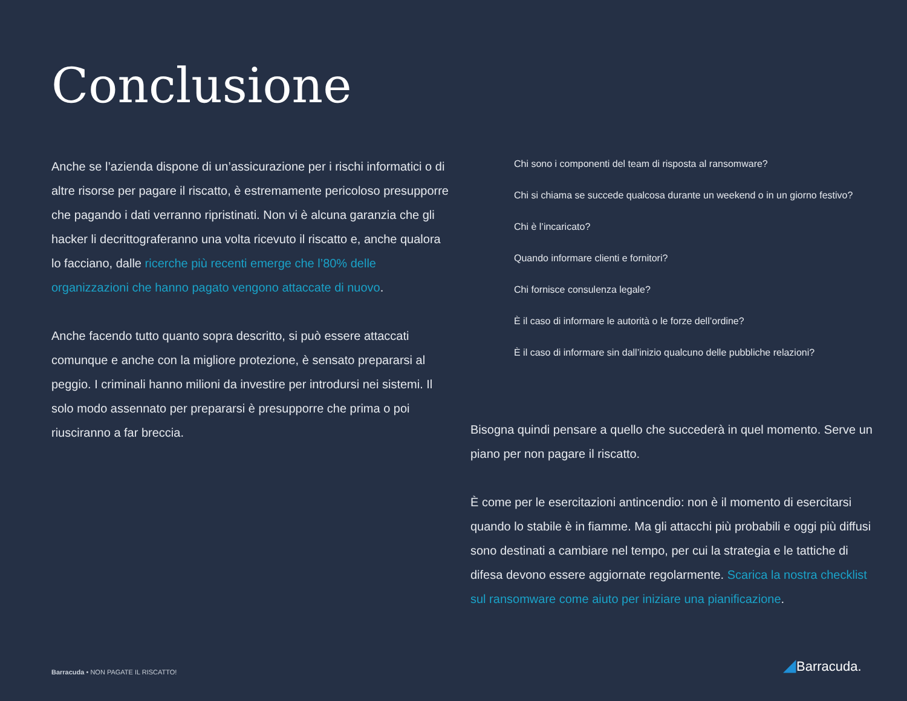Conclusione
Anche se l’azienda dispone di un’assicurazione per i rischi informatici o di altre risorse per pagare il riscatto, è estremamente pericoloso presupporre che pagando i dati verranno ripristinati. Non vi è alcuna garanzia che gli hacker li decrittograferanno una volta ricevuto il riscatto e, anche qualora lo facciano, dalle ricerche più recenti emerge che l’80% delle organizzazioni che hanno pagato vengono attaccate di nuovo.
Anche facendo tutto quanto sopra descritto, si può essere attaccati comunque e anche con la migliore protezione, è sensato prepararsi al peggio. I criminali hanno milioni da investire per introdursi nei sistemi. Il solo modo assennato per prepararsi è presupporre che prima o poi riusciranno a far breccia.
Chi sono i componenti del team di risposta al ransomware?
Chi si chiama se succede qualcosa durante un weekend o in un giorno festivo?
Chi è l’incaricato?
Quando informare clienti e fornitori?
Chi fornisce consulenza legale?
È il caso di informare le autorità o le forze dell’ordine?
È il caso di informare sin dall’inizio qualcuno delle pubbliche relazioni?
Bisogna quindi pensare a quello che succederà in quel momento. Serve un piano per non pagare il riscatto.
È come per le esercitazioni antincendio: non è il momento di esercitarsi quando lo stabile è in fiamme. Ma gli attacchi più probabili e oggi più diffusi sono destinati a cambiare nel tempo, per cui la strategia e le tattiche di difesa devono essere aggiornate regolarmente. Scarica la nostra checklist sul ransomware come aiuto per iniziare una pianificazione.
Barracuda • NON PAGATE IL RISCATTO!
◢Barracuda.